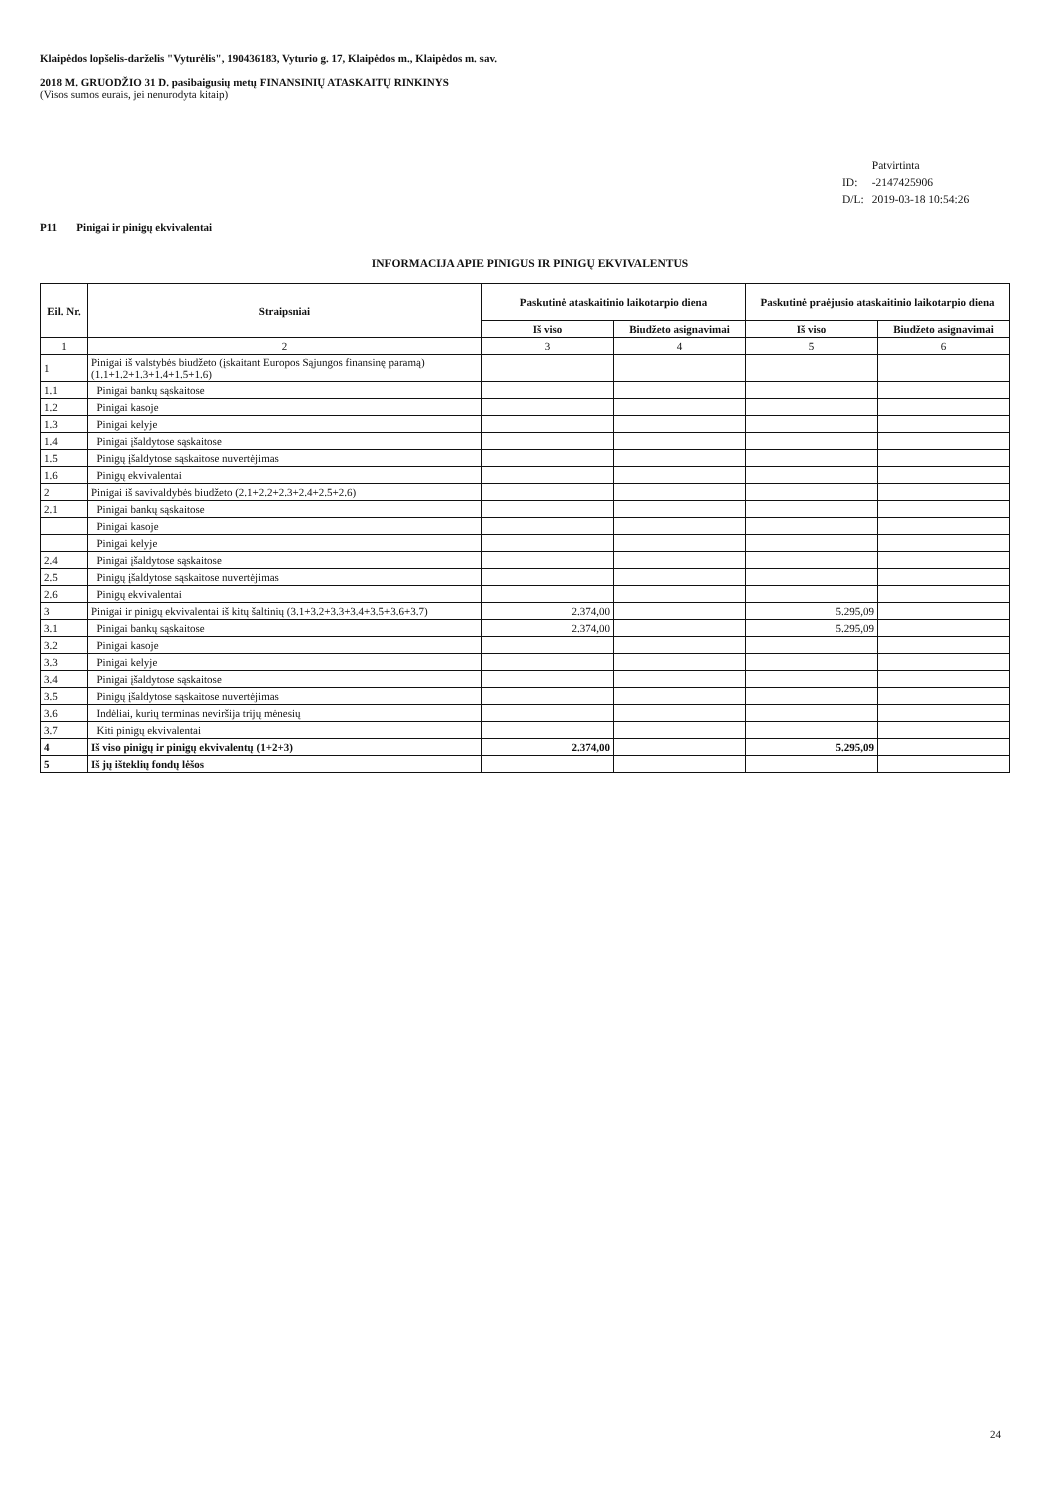Klaipėdos lopšelis-darželis "Vyturėlis", 190436183, Vyturio g. 17, Klaipėdos m., Klaipėdos m. sav.
2018 M. GRUODŽIO 31 D. pasibaigusių metų FINANSINIŲ ATASKAITŲ RINKINYS
(Visos sumos eurais, jei nenurodyta kitaip)
| | Patvirtinta |
| ID: | -2147425906 |
| D/L: | 2019-03-18 10:54:26 |
P11 Pinigai ir pinigų ekvivalentai
INFORMACIJA APIE PINIGUS IR PINIGŲ EKVIVALENTUS
| Eil. Nr. | Straipsniai | Paskutinė ataskaitinio laikotarpio diena | | Paskutinė praėjusio ataskaitinio laikotarpio diena | |
| --- | --- | --- | --- | --- | --- |
| | | Iš viso | Biudžeto asignavimai | Iš viso | Biudžeto asignavimai |
| 1 | 2 | 3 | 4 | 5 | 6 |
| 1 | Pinigai iš valstybės biudžeto (įskaitant Europos Sąjungos finansinę paramą) (1.1+1.2+1.3+1.4+1.5+1.6) | | | | |
| 1.1 | Pinigai bankų sąskaitose | | | | |
| 1.2 | Pinigai kasoje | | | | |
| 1.3 | Pinigai kelyje | | | | |
| 1.4 | Pinigai įšaldytose sąskaitose | | | | |
| 1.5 | Pinigų įšaldytose sąskaitose nuvertėjimas | | | | |
| 1.6 | Pinigų ekvivalentai | | | | |
| 2 | Pinigai iš savivaldybės biudžeto (2.1+2.2+2.3+2.4+2.5+2.6) | | | | |
| 2.1 | Pinigai bankų sąskaitose | | | | |
| | Pinigai kasoje | | | | |
| | Pinigai kelyje | | | | |
| 2.4 | Pinigai įšaldytose sąskaitose | | | | |
| 2.5 | Pinigų įšaldytose sąskaitose nuvertėjimas | | | | |
| 2.6 | Pinigų ekvivalentai | | | | |
| 3 | Pinigai ir pinigų ekvivalentai iš kitų šaltinių (3.1+3.2+3.3+3.4+3.5+3.6+3.7) | 2.374,00 | | 5.295,09 | |
| 3.1 | Pinigai bankų sąskaitose | 2.374,00 | | 5.295,09 | |
| 3.2 | Pinigai kasoje | | | | |
| 3.3 | Pinigai kelyje | | | | |
| 3.4 | Pinigai įšaldytose sąskaitose | | | | |
| 3.5 | Pinigų įšaldytose sąskaitose nuvertėjimas | | | | |
| 3.6 | Indėliai, kurių terminas neviršija trijų mėnesių | | | | |
| 3.7 | Kiti pinigų ekvivalentai | | | | |
| 4 | Iš viso pinigų ir pinigų ekvivalentų (1+2+3) | 2.374,00 | | 5.295,09 | |
| 5 | Iš jų išteklių fondų lėšos | | | | |
24